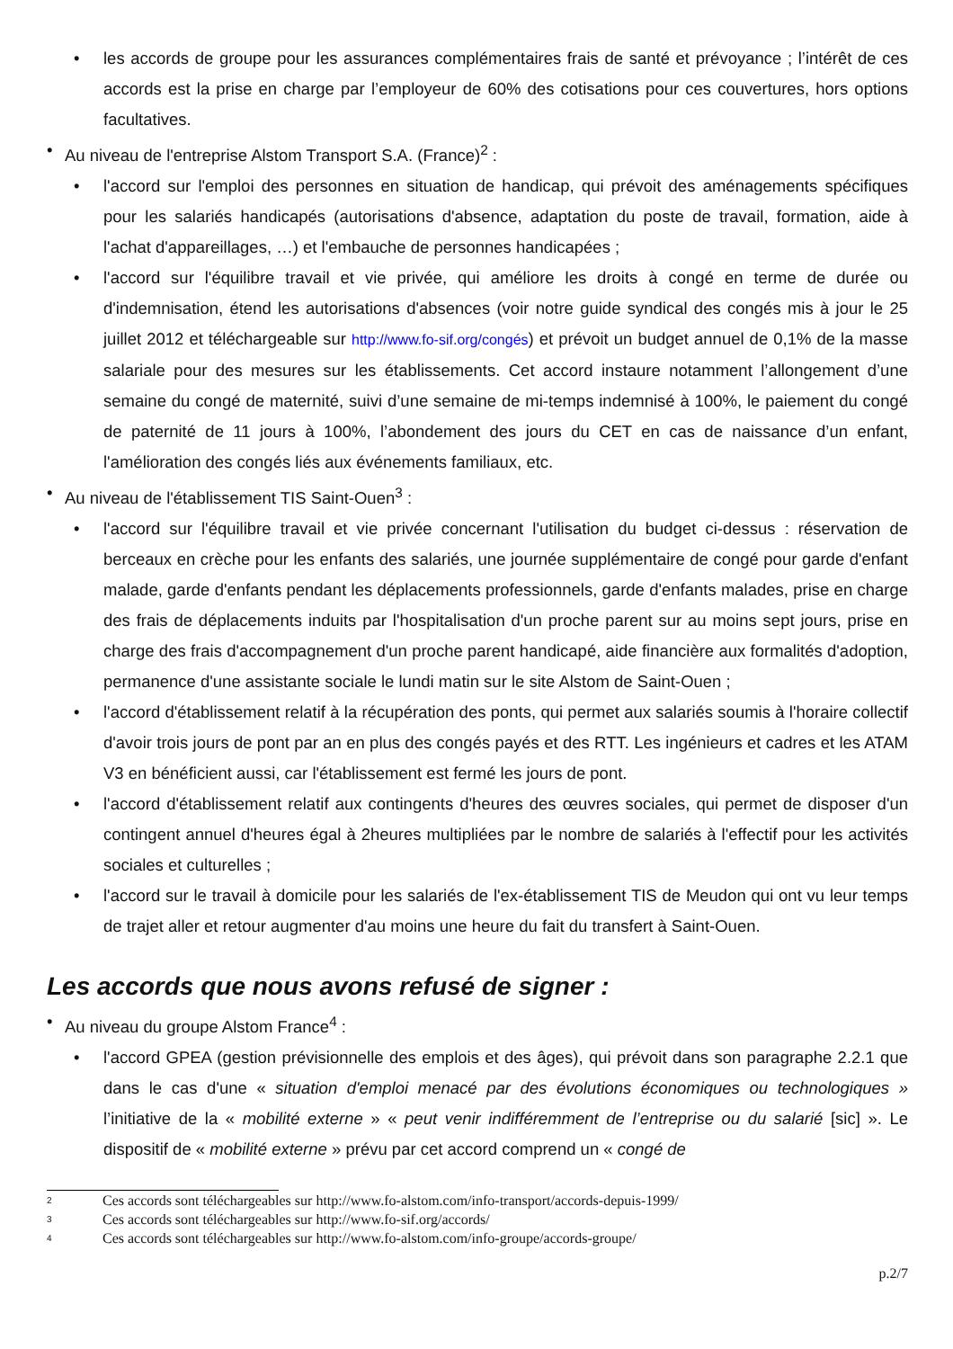• les accords de groupe pour les assurances complémentaires frais de santé et prévoyance ; l’intérêt de ces accords est la prise en charge par l’employeur de 60% des cotisations pour ces couvertures, hors options facultatives.
• Au niveau de l'entreprise Alstom Transport S.A. (France)<sup>2</sup> :
• l'accord sur l'emploi des personnes en situation de handicap, qui prévoit des aménagements spécifiques pour les salariés handicapés (autorisations d'absence, adaptation du poste de travail, formation, aide à l'achat d'appareillages, …) et l'embauche de personnes handicapées ;
• l'accord sur l'équilibre travail et vie privée, qui améliore les droits à congé en terme de durée ou d'indemnisation, étend les autorisations d'absences (voir notre guide syndical des congés mis à jour le 25 juillet 2012 et téléchargeable sur http://www.fo-sif.org/congés) et prévoit un budget annuel de 0,1% de la masse salariale pour des mesures sur les établissements. Cet accord instaure notamment l’allongement d’une semaine du congé de maternité, suivi d’une semaine de mi-temps indemnisé à 100%, le paiement du congé de paternité de 11 jours à 100%, l’abondement des jours du CET en cas de naissance d’un enfant, l'amélioration des congés liés aux événements familiaux, etc.
• Au niveau de l'établissement TIS Saint-Ouen<sup>3</sup> :
• l'accord sur l'équilibre travail et vie privée concernant l'utilisation du budget ci-dessus : réservation de berceaux en crèche pour les enfants des salariés, une journée supplémentaire de congé pour garde d'enfant malade, garde d'enfants pendant les déplacements professionnels, garde d'enfants malades, prise en charge des frais de déplacements induits par l'hospitalisation d'un proche parent sur au moins sept jours, prise en charge des frais d'accompagnement d'un proche parent handicapé, aide financière aux formalités d'adoption, permanence d'une assistante sociale le lundi matin sur le site Alstom de Saint-Ouen ;
• l'accord d'établissement relatif à la récupération des ponts, qui permet aux salariés soumis à l'horaire collectif d'avoir trois jours de pont par an en plus des congés payés et des RTT. Les ingénieurs et cadres et les ATAM V3 en bénéficient aussi, car l'établissement est fermé les jours de pont.
• l'accord d'établissement relatif aux contingents d'heures des œuvres sociales, qui permet de disposer d'un contingent annuel d'heures égal à 2heures multipliées par le nombre de salariés à l'effectif pour les activités sociales et culturelles ;
• l'accord sur le travail à domicile pour les salariés de l'ex-établissement TIS de Meudon qui ont vu leur temps de trajet aller et retour augmenter d'au moins une heure du fait du transfert à Saint-Ouen.
Les accords que nous avons refusé de signer :
• Au niveau du groupe Alstom France<sup>4</sup> :
• l'accord GPEA (gestion prévisionnelle des emplois et des âges), qui prévoit dans son paragraphe 2.2.1 que dans le cas d'une « situation d'emploi menacé par des évolutions économiques ou technologiques » l’initiative de la « mobilité externe » « peut venir indifféremment de l’entreprise ou du salarié [sic] ». Le dispositif de « mobilité externe » prévu par cet accord comprend un « congé de
<sup>2</sup> Ces accords sont téléchargeables sur http://www.fo-alstom.com/info-transport/accords-depuis-1999/
<sup>3</sup> Ces accords sont téléchargeables sur http://www.fo-sif.org/accords/
<sup>4</sup> Ces accords sont téléchargeables sur http://www.fo-alstom.com/info-groupe/accords-groupe/
p.2/7